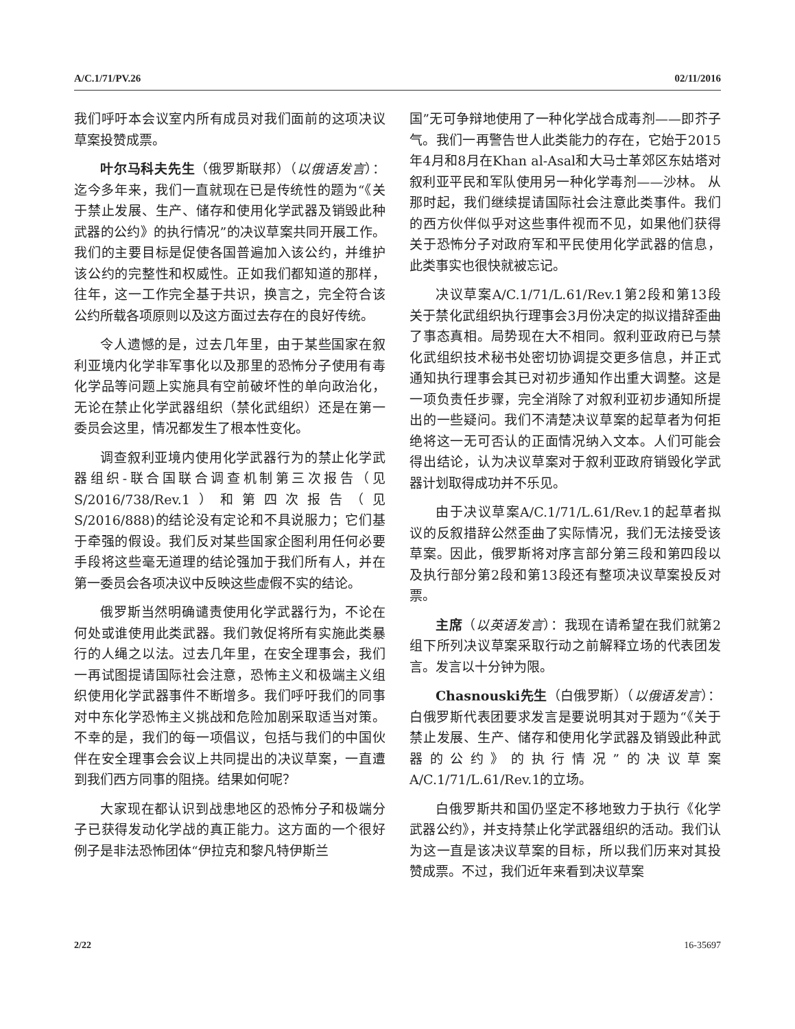A/C.1/71/PV.26 02/11/2016
我们呼吁本会议室内所有成员对我们面前的这项决议草案投赞成票。
叶尔马科夫先生（俄罗斯联邦）（以俄语发言）：迄今多年来，我们一直就现在已是传统性的题为“《关于禁止发展、生产、储存和使用化学武器及销毁此种武器的公约》的执行情况”的决议草案共同开展工作。我们的主要目标是促使各国普遍加入该公约，并维护该公约的完整性和权威性。正如我们都知道的那样，往年，这一工作完全基于共识，换言之，完全符合该公约所载各项原则以及这方面过去存在的良好传统。
令人遗憾的是，过去几年里，由于某些国家在叙利亚境内化学非军事化以及那里的恐怖分子使用有毒化学品等问题上实施具有空前破坏性的单向政治化，无论在禁止化学武器组织（禁化武组织）还是在第一委员会这里，情况都发生了根本性变化。
调查叙利亚境内使用化学武器行为的禁止化学武器组织-联合国联合调查机制第三次报告（见S/2016/738/Rev.1）和第四次报告（见S/2016/888)的结论没有定论和不具说服力；它们基于牵强的假设。我们反对某些国家企图利用任何必要手段将这些毫无道理的结论强加于我们所有人，并在第一委员会各项决议中反映这些虚假不实的结论。
俄罗斯当然明确谴责使用化学武器行为，不论在何处或谁使用此类武器。我们敦促将所有实施此类暴行的人绳之以法。过去几年里，在安全理事会，我们一再试图提请国际社会注意，恐怖主义和极端主义组织使用化学武器事件不断增多。我们呼吁我们的同事对中东化学恐怖主义挑战和危险加剧采取适当对策。不幸的是，我们的每一项倡议，包括与我们的中国伙伴在安全理事会会议上共同提出的决议草案，一直遭到我们西方同事的阻挠。结果如何呢？
大家现在都认识到战患地区的恐怖分子和极端分子已获得发动化学战的真正能力。这方面的一个很好例子是非法恐怖团体“伊拉克和黎凡特伊斯兰
国”无可争辩地使用了一种化学战合成毒剂——即芥子气。我们一再警告世人此类能力的存在，它始于2015年4月和8月在Khan al-Asal和大马士革郊区东姑塔对叙利亚平民和军队使用另一种化学毒剂——沙林。 从那时起，我们继续提请国际社会注意此类事件。我们的西方伙伴似乎对这些事件视而不见，如果他们获得关于恐怖分子对政府军和平民使用化学武器的信息，此类事实也很快就被忘记。
决议草案A/C.1/71/L.61/Rev.1第2段和第13段关于禁化武组织执行理事会3月份决定的拟议措辞歪曲了事态真相。局势现在大不相同。叙利亚政府已与禁化武组织技术秘书处密切协调提交更多信息，并正式通知执行理事会其已对初步通知作出重大调整。这是一项负责任步骤，完全消除了对叙利亚初步通知所提出的一些疑问。我们不清楚决议草案的起草者为何拒绝将这一无可否认的正面情况纳入文本。人们可能会得出结论，认为决议草案对于叙利亚政府销毁化学武器计划取得成功并不乐见。
由于决议草案A/C.1/71/L.61/Rev.1的起草者拟议的反叙措辞公然歪曲了实际情况，我们无法接受该草案。因此，俄罗斯将对序言部分第三段和第四段以及执行部分第2段和第13段还有整项决议草案投反对票。
主席（以英语发言）：我现在请希望在我们就第2组下所列决议草案采取行动之前解释立场的代表团发言。发言以十分钟为限。
Chasnouski先生（白俄罗斯）（以俄语发言）：白俄罗斯代表团要求发言是要说明其对于题为“《关于禁止发展、生产、储存和使用化学武器及销毁此种武器的公约》的执行情况”的决议草案A/C.1/71/L.61/Rev.1的立场。
白俄罗斯共和国仍坚定不移地致力于执行《化学武器公约》，并支持禁止化学武器组织的活动。我们认为这一直是该决议草案的目标，所以我们历来对其投赞成票。不过，我们近年来看到决议草案
2/22 16-35697